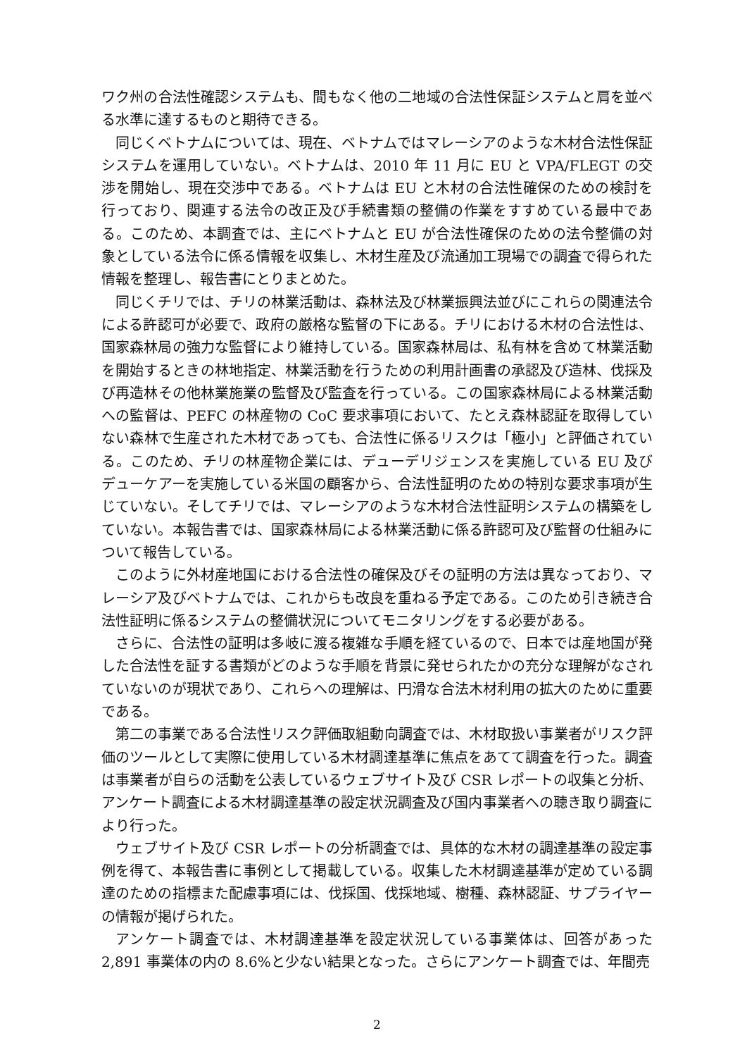ワク州の合法性確認システムも、間もなく他の二地域の合法性保証システムと肩を並べる水準に達するものと期待できる。
同じくベトナムについては、現在、ベトナムではマレーシアのような木材合法性保証システムを運用していない。ベトナムは、2010 年 11 月に EU と VPA/FLEGT の交渉を開始し、現在交渉中である。ベトナムは EU と木材の合法性確保のための検討を行っており、関連する法令の改正及び手続書類の整備の作業をすすめている最中である。このため、本調査では、主にベトナムと EU が合法性確保のための法令整備の対象としている法令に係る情報を収集し、木材生産及び流通加工現場での調査で得られた情報を整理し、報告書にとりまとめた。
同じくチリでは、チリの林業活動は、森林法及び林業振興法並びにこれらの関連法令による許認可が必要で、政府の厳格な監督の下にある。チリにおける木材の合法性は、国家森林局の強力な監督により維持している。国家森林局は、私有林を含めて林業活動を開始するときの林地指定、林業活動を行うための利用計画書の承認及び造林、伐採及び再造林その他林業施業の監督及び監査を行っている。この国家森林局による林業活動への監督は、PEFC の林産物の CoC 要求事項において、たとえ森林認証を取得していない森林で生産された木材であっても、合法性に係るリスクは「極小」と評価されている。このため、チリの林産物企業には、デューデリジェンスを実施している EU 及びデューケアーを実施している米国の顧客から、合法性証明のための特別な要求事項が生じていない。そしてチリでは、マレーシアのような木材合法性証明システムの構築をしていない。本報告書では、国家森林局による林業活動に係る許認可及び監督の仕組みについて報告している。
このように外材産地国における合法性の確保及びその証明の方法は異なっており、マレーシア及びベトナムでは、これからも改良を重ねる予定である。このため引き続き合法性証明に係るシステムの整備状況についてモニタリングをする必要がある。
さらに、合法性の証明は多岐に渡る複雑な手順を経ているので、日本では産地国が発した合法性を証する書類がどのような手順を背景に発せられたかの充分な理解がなされていないのが現状であり、これらへの理解は、円滑な合法木材利用の拡大のために重要である。
第二の事業である合法性リスク評価取組動向調査では、木材取扱い事業者がリスク評価のツールとして実際に使用している木材調達基準に焦点をあてて調査を行った。調査は事業者が自らの活動を公表しているウェブサイト及び CSR レポートの収集と分析、アンケート調査による木材調達基準の設定状況調査及び国内事業者への聴き取り調査により行った。
ウェブサイト及び CSR レポートの分析調査では、具体的な木材の調達基準の設定事例を得て、本報告書に事例として掲載している。収集した木材調達基準が定めている調達のための指標また配慮事項には、伐採国、伐採地域、樹種、森林認証、サプライヤーの情報が掲げられた。
アンケート調査では、木材調達基準を設定状況している事業体は、回答があった 2,891 事業体の内の 8.6%と少ない結果となった。さらにアンケート調査では、年間売
2